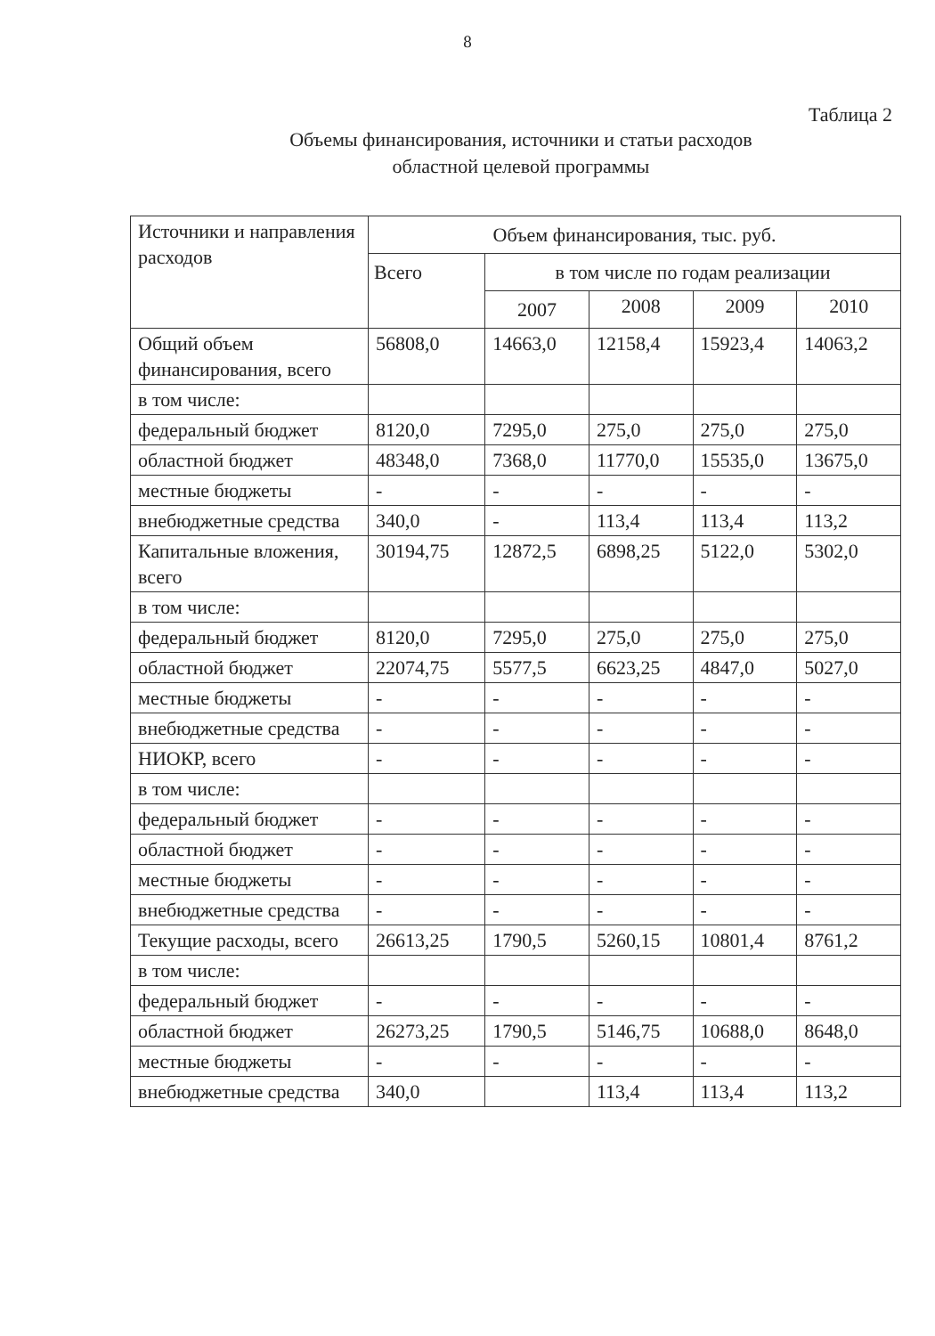8
Таблица 2
Объемы финансирования, источники и статьи расходов
областной целевой программы
| Источники и направления расходов | Объем финансирования, тыс. руб. | | | | |
| --- | --- | --- | --- | --- | --- |
| | Всего | в том числе по годам реализации | | | |
| | | 2007 | 2008 | 2009 | 2010 |
| Общий объем финансирования, всего | 56808,0 | 14663,0 | 12158,4 | 15923,4 | 14063,2 |
| в том числе: | | | | | |
| федеральный бюджет | 8120,0 | 7295,0 | 275,0 | 275,0 | 275,0 |
| областной бюджет | 48348,0 | 7368,0 | 11770,0 | 15535,0 | 13675,0 |
| местные бюджеты | - | - | - | - | - |
| внебюджетные средства | 340,0 | - | 113,4 | 113,4 | 113,2 |
| Капитальные вложения, всего | 30194,75 | 12872,5 | 6898,25 | 5122,0 | 5302,0 |
| в том числе: | | | | | |
| федеральный бюджет | 8120,0 | 7295,0 | 275,0 | 275,0 | 275,0 |
| областной бюджет | 22074,75 | 5577,5 | 6623,25 | 4847,0 | 5027,0 |
| местные бюджеты | - | - | - | - | - |
| внебюджетные средства | - | - | - | - | - |
| НИОКР, всего | - | - | - | - | - |
| в том числе: | | | | | |
| федеральный бюджет | - | - | - | - | - |
| областной бюджет | - | - | - | - | - |
| местные бюджеты | - | - | - | - | - |
| внебюджетные средства | - | - | - | - | - |
| Текущие расходы, всего | 26613,25 | 1790,5 | 5260,15 | 10801,4 | 8761,2 |
| в том числе: | | | | | |
| федеральный бюджет | - | - | - | - | - |
| областной бюджет | 26273,25 | 1790,5 | 5146,75 | 10688,0 | 8648,0 |
| местные бюджеты | - | - | - | - | - |
| внебюджетные средства | 340,0 | | 113,4 | 113,4 | 113,2 |